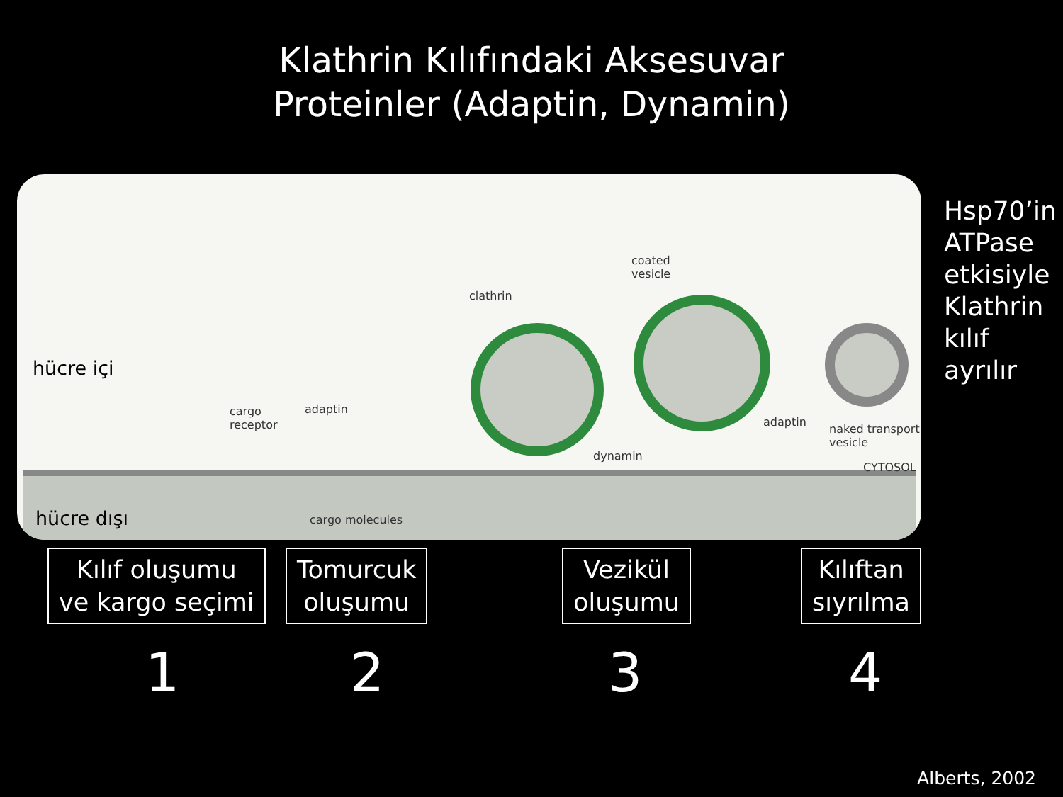Klathrin Kılıfındaki Aksesuvar
Proteinler (Adaptin, Dynamin)
hücre içi
cargo
receptor
adaptin
clathrin
coated
vesicle
adaptin
dynamin
naked transport
vesicle
CYTOSOL
hücre dışı cargo molecules
Hsp70’in
ATPase
etkisiyle
Klathrin
kılıf ayrılır
Kılıf oluşumu
ve kargo seçimi
Tomurcuk
oluşumu
Vezikül
oluşumu
Kılıftan
sıyrılma
1 2 3 4
Alberts, 2002